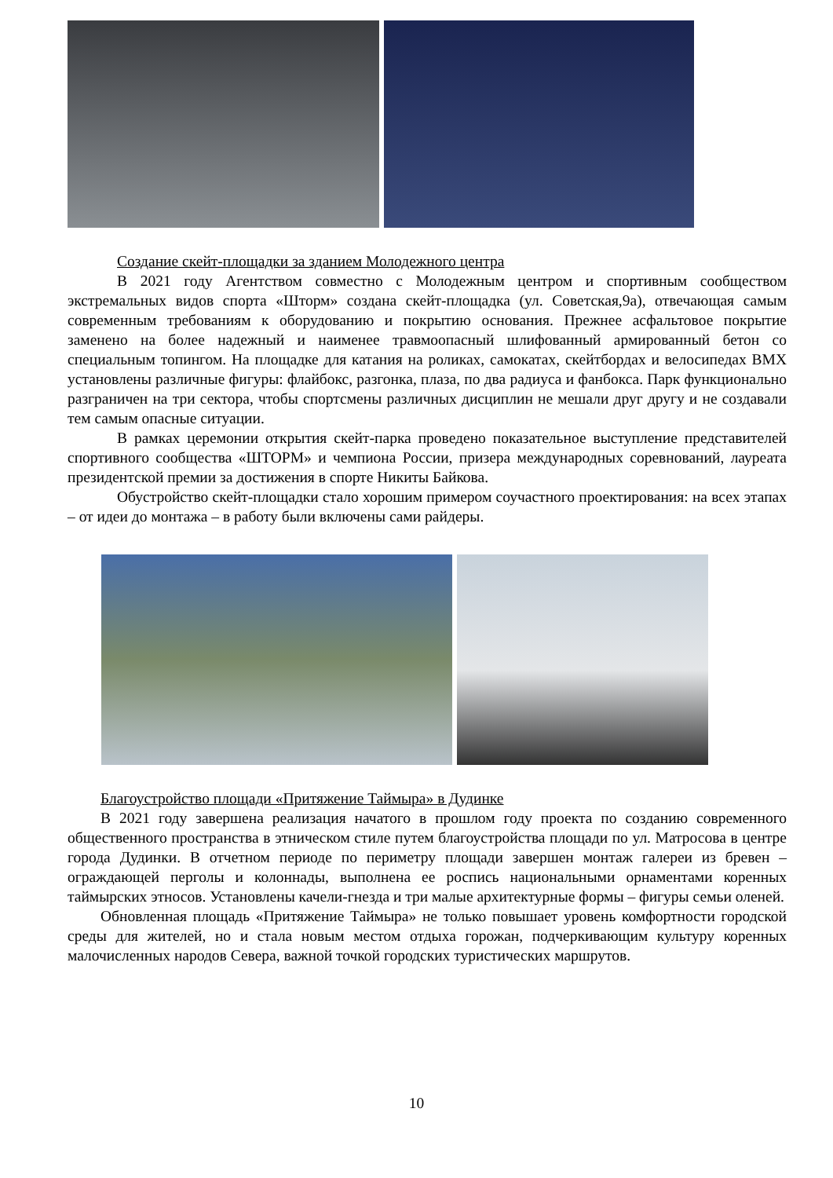Создание скейт-площадки за зданием Молодежного центра
В 2021 году Агентством совместно с Молодежным центром и спортивным сообществом экстремальных видов спорта «Шторм» создана скейт-площадка (ул. Советская,9а), отвечающая самым современным требованиям к оборудованию и покрытию основания. Прежнее асфальтовое покрытие заменено на более надежный и наименее травмоопасный шлифованный армированный бетон со специальным топингом. На площадке для катания на роликах, самокатах, скейтбордах и велосипедах ВМХ установлены различные фигуры: флайбокс, разгонка, плаза, по два радиуса и фанбокса. Парк функционально разграничен на три сектора, чтобы спортсмены различных дисциплин не мешали друг другу и не создавали тем самым опасные ситуации.
В рамках церемонии открытия скейт-парка проведено показательное выступление представителей спортивного сообщества «ШТОРМ» и чемпиона России, призера международных соревнований, лауреата президентской премии за достижения в спорте Никиты Байкова.
Обустройство скейт-площадки стало хорошим примером соучастного проектирования: на всех этапах – от идеи до монтажа – в работу были включены сами райдеры.
Благоустройство площади «Притяжение Таймыра» в Дудинке
В 2021 году завершена реализация начатого в прошлом году проекта по созданию современного общественного пространства в этническом стиле путем благоустройства площади по ул. Матросова в центре города Дудинки. В отчетном периоде по периметру площади завершен монтаж галереи из бревен – ограждающей перголы и колоннады, выполнена ее роспись национальными орнаментами коренных таймырских этносов. Установлены качели-гнезда и три малые архитектурные формы – фигуры семьи оленей.
Обновленная площадь «Притяжение Таймыра» не только повышает уровень комфортности городской среды для жителей, но и стала новым местом отдыха горожан, подчеркивающим культуру коренных малочисленных народов Севера, важной точкой городских туристических маршрутов.
10